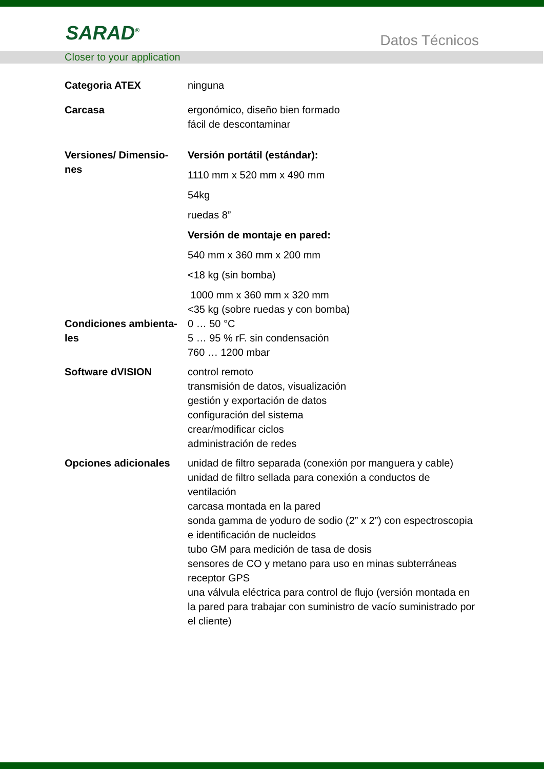SARAD<sup>®</sup> Datos Técnicos
Closer to your application
| Categoria ATEX | ninguna |
| Carcasa | ergonómico, diseño bien formado fácil de descontaminar |
| Versiones/ Dimensio- nes | Versión portátil (estándar): 1110 mm x 520 mm x 490 mm 54kg ruedas 8” Versión de montaje en pared: 540 mm x 360 mm x 200 mm <18 kg (sin bomba) 1000 mm x 360 mm x 320 mm <35 kg (sobre ruedas y con bomba) |
| Condiciones ambienta- les | 0 … 50 °C 5 … 95 % rF. sin condensación 760 … 1200 mbar |
| Software dVISION | control remoto transmisión de datos, visualización gestión y exportación de datos configuración del sistema crear/modificar ciclos administración de redes |
| Opciones adicionales | unidad de filtro separada (conexión por manguera y cable) unidad de filtro sellada para conexión a conductos de ventilación carcasa montada en la pared sonda gamma de yoduro de sodio (2” x 2”) con espectroscopia e identificación de nucleidos tubo GM para medición de tasa de dosis sensores de CO y metano para uso en minas subterráneas receptor GPS una válvula eléctrica para control de flujo (versión montada en la pared para trabajar con suministro de vacío suministrado por el cliente) |